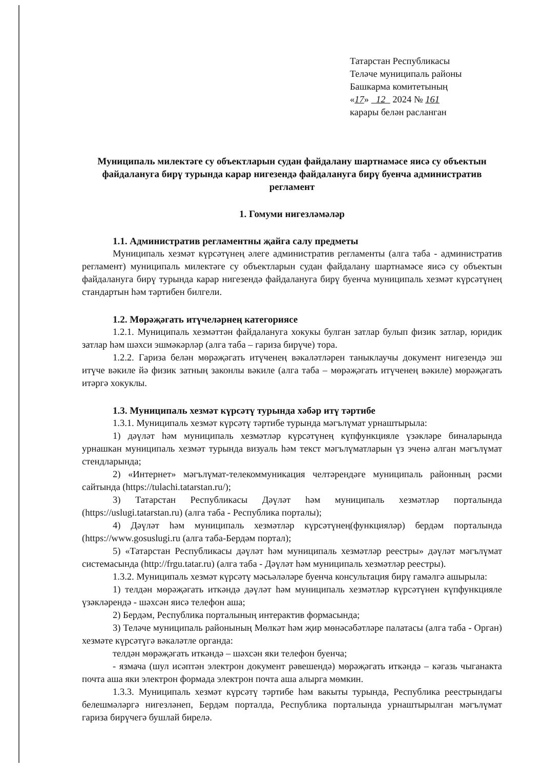Татарстан Республикасы
Теләче муниципаль районы
Башкарма комитетының
«17» 12 2024 № 161
карары белән расланган
Муниципаль милектәге су объектларын судан файдалану шартнамәсе яисә су объектын файдалануга бирү турында карар нигезендә файдалануга бирү буенча административ регламент
1. Гомуми нигезләмәләр
1.1. Административ регламентны җайга салу предметы
Муниципаль хезмәт күрсәтүнең әлеге административ регламенты (алга таба - административ регламент) муниципаль милектәге су объектларын судан файдалану шартнамәсе яисә су объектын файдалануга бирү турында карар нигезендә файдалануга бирү буенча муниципаль хезмәт күрсәтүнең стандартын һәм тәртибен билгели.
1.2. Мөрәҗәгать итүчеләрнең категориясе
1.2.1. Муниципаль хезмәттән файдалануга хокукы булган затлар булып физик затлар, юридик затлар һәм шәхси эшмәкәрләр (алга таба – гариза бирүче) тора.
1.2.2. Гариза белән мөрәҗәгать итүченең вәкаләтләрен таныклаучы документ нигезендә эш итүче вәкиле йә физик затның законлы вәкиле (алга таба – мөрәҗәгать итүченең вәкиле) мөрәҗәгать итәргә хокуклы.
1.3. Муниципаль хезмәт күрсәтү турында хәбәр итү тәртибе
1.3.1. Муниципаль хезмәт күрсәтү тәртибе турында мәгълүмат урнаштырыла:
1) дәүләт һәм муниципаль хезмәтләр күрсәтүнең күпфункцияле үзәкләре биналарында урнашкан муниципаль хезмәт турында визуаль һәм текст мәгълүматларын үз эченә алган мәгълүмат стендларында;
2) «Интернет» мәгълүмат-телекоммуникация челтәрендәге муниципаль районның рәсми сайтында (https://tulachi.tatarstan.ru/);
3) Татарстан Республикасы Дәүләт һәм муниципаль хезмәтләр порталында (https://uslugi.tatarstan.ru) (алга таба - Республика порталы);
4) Дәүләт һәм муниципаль хезмәтләр күрсәтүнең(функцияләр) бердәм порталында (https://www.gosuslugi.ru (алга таба-Бердәм портал);
5) «Татарстан Республикасы дәүләт һәм муниципаль хезмәтләр реестры» дәүләт мәгълүмат системасында (http://frgu.tatar.ru) (алга таба - Дәүләт һәм муниципаль хезмәтләр реестры).
1.3.2. Муниципаль хезмәт күрсәтү мәсьәләләре буенча консультация бирү гамәлгә ашырыла:
1) телдән мөрәҗәгать иткәндә дәүләт һәм муниципаль хезмәтләр күрсәтүнен күпфункцияле үзәкләрендә - шәхсән яисә телефон аша;
2) Бердәм, Республика порталының интерактив формасында;
3) Теләче муниципаль районының Мөлкәт һәм җир мөнәсәбәтләре палатасы (алга таба - Орган) хезмәте күрсәтүгә вәкаләтле органда:
телдән мөрәҗәгать иткәндә – шәхсән яки телефон буенча;
- язмача (шул исәптән электрон документ рәвешендә) мөрәҗәгать иткәндә – кәгазь чыганакта почта аша яки электрон формада электрон почта аша алырга мөмкин.
1.3.3. Муниципаль хезмәт күрсәтү тәртибе һәм вакыты турында, Республика реестрындагы белешмәләргә нигезләнеп, Бердәм порталда, Республика порталында урнаштырылган мәгълүмат гариза бирүчегә бушлай бирелә.